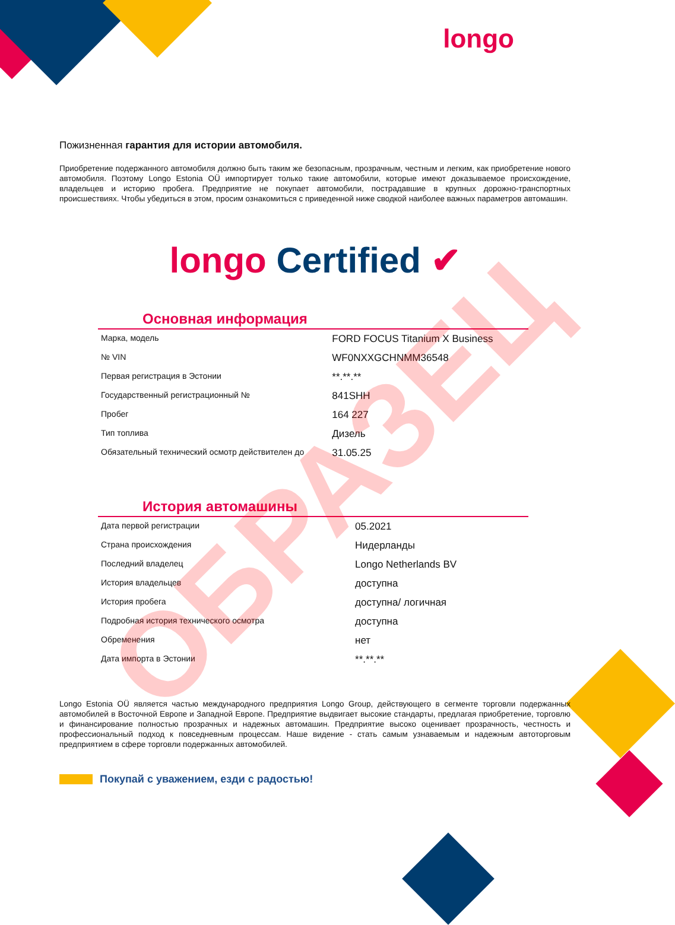longo
Пожизненная гарантия для истории автомобиля.
Приобретение подержанного автомобиля должно быть таким же безопасным, прозрачным, честным и легким, как приобретение нового автомобиля. Поэтому Longo Estonia OÜ импортирует только такие автомобили, которые имеют доказываемое происхождение, владельцев и историю пробега. Предприятие не покупает автомобили, пострадавшие в крупных дорожно-транспортных происшествиях. Чтобы убедиться в этом, просим ознакомиться с приведенной ниже сводкой наиболее важных параметров автомашин.
longo Certified ✔
Основная информация
| Марка, модель | FORD FOCUS Titanium X Business |
| № VIN | WF0NXXGCHNMM36548 |
| Первая регистрация в Эстонии | **.**.** |
| Государственный регистрационный № | 841SHH |
| Пробег | 164 227 |
| Тип топлива | Дизель |
| Обязательный технический осмотр действителен до | 31.05.25 |
История автомашины
| Дата первой регистрации | 05.2021 |
| Страна происхождения | Нидерланды |
| Последний владелец | Longo Netherlands BV |
| История владельцев | доступна |
| История пробега | доступна/ логичная |
| Подробная история технического осмотра | доступна |
| Обременения | нет |
| Дата импорта в Эстонии | **.**.** |
Longo Estonia OÜ является частью международного предприятия Longo Group, действующего в сегменте торговли подержанных автомобилей в Восточной Европе и Западной Европе. Предприятие выдвигает высокие стандарты, предлагая приобретение, торговлю и финансирование полностью прозрачных и надежных автомашин. Предприятие высоко оценивает прозрачность, честность и профессиональный подход к повседневным процессам. Наше видение - стать самым узнаваемым и надежным автоторговым предприятием в сфере торговли подержанных автомобилей.
Покупай с уважением, езди с радостью!
ОБРАЗЕЦ